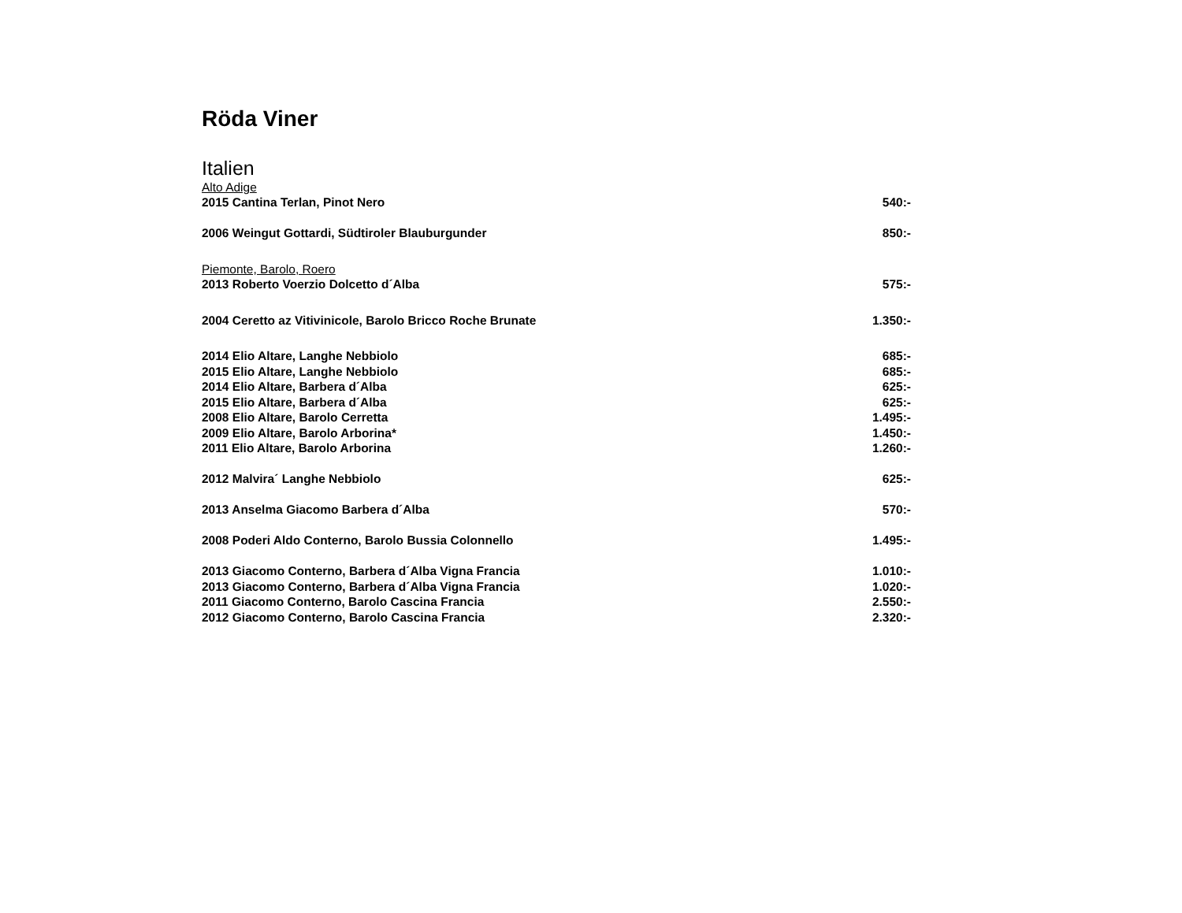Röda Viner
Italien
| Alto Adige | |
| 2015 Cantina Terlan, Pinot Nero | 540:- |
| 2006 Weingut Gottardi, Südtiroler Blauburgunder | 850:- |
| Piemonte, Barolo, Roero | |
| 2013 Roberto Voerzio Dolcetto d´Alba | 575:- |
| 2004 Ceretto az Vitivinicole, Barolo Bricco Roche Brunate | 1.350:- |
| 2014 Elio Altare, Langhe Nebbiolo | 685:- |
| 2015 Elio Altare, Langhe Nebbiolo | 685:- |
| 2014 Elio Altare, Barbera d´Alba | 625:- |
| 2015 Elio Altare, Barbera d´Alba | 625:- |
| 2008 Elio Altare, Barolo Cerretta | 1.495:- |
| 2009 Elio Altare, Barolo Arborina* | 1.450:- |
| 2011 Elio Altare, Barolo Arborina | 1.260:- |
| 2012 Malvira´ Langhe Nebbiolo | 625:- |
| 2013 Anselma Giacomo Barbera d´Alba | 570:- |
| 2008 Poderi Aldo Conterno, Barolo Bussia Colonnello | 1.495:- |
| 2013 Giacomo Conterno, Barbera d´Alba Vigna Francia | 1.010:- |
| 2013 Giacomo Conterno, Barbera d´Alba Vigna Francia | 1.020:- |
| 2011 Giacomo Conterno, Barolo Cascina Francia | 2.550:- |
| 2012 Giacomo Conterno, Barolo Cascina Francia | 2.320:- |